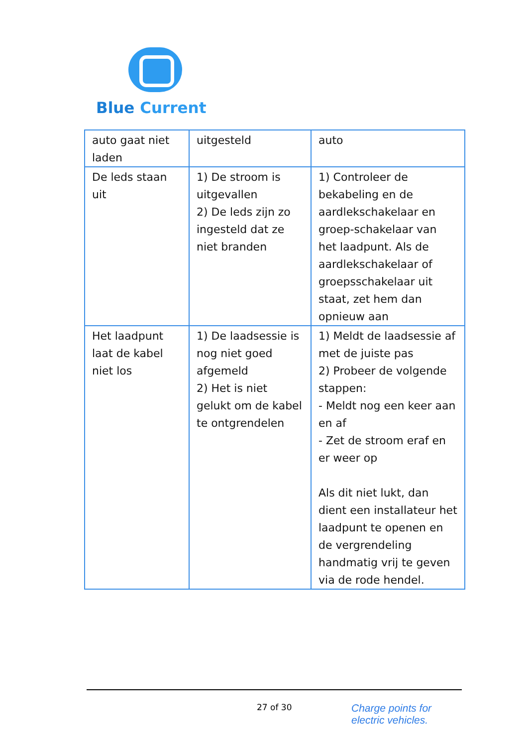Blue Current
| auto gaat niet laden | uitgesteld | auto |
| De leds staan uit | 1) De stroom is uitgevallen 2) De leds zijn zo ingesteld dat ze niet branden | 1) Controleer de bekabeling en de aardlekschakelaar en groep-schakelaar van het laadpunt. Als de aardlekschakelaar of groepsschakelaar uit staat, zet hem dan opnieuw aan |
| Het laadpunt laat de kabel niet los | 1) De laadsessie is nog niet goed afgemeld 2) Het is niet gelukt om de kabel te ontgrendelen | 1) Meldt de laadsessie af met de juiste pas 2) Probeer de volgende stappen: - Meldt nog een keer aan en af - Zet de stroom eraf en er weer op Als dit niet lukt, dan dient een installateur het laadpunt te openen en de vergrendeling handmatig vrij te geven via de rode hendel. |
27 of 30
Charge points for
electric vehicles.